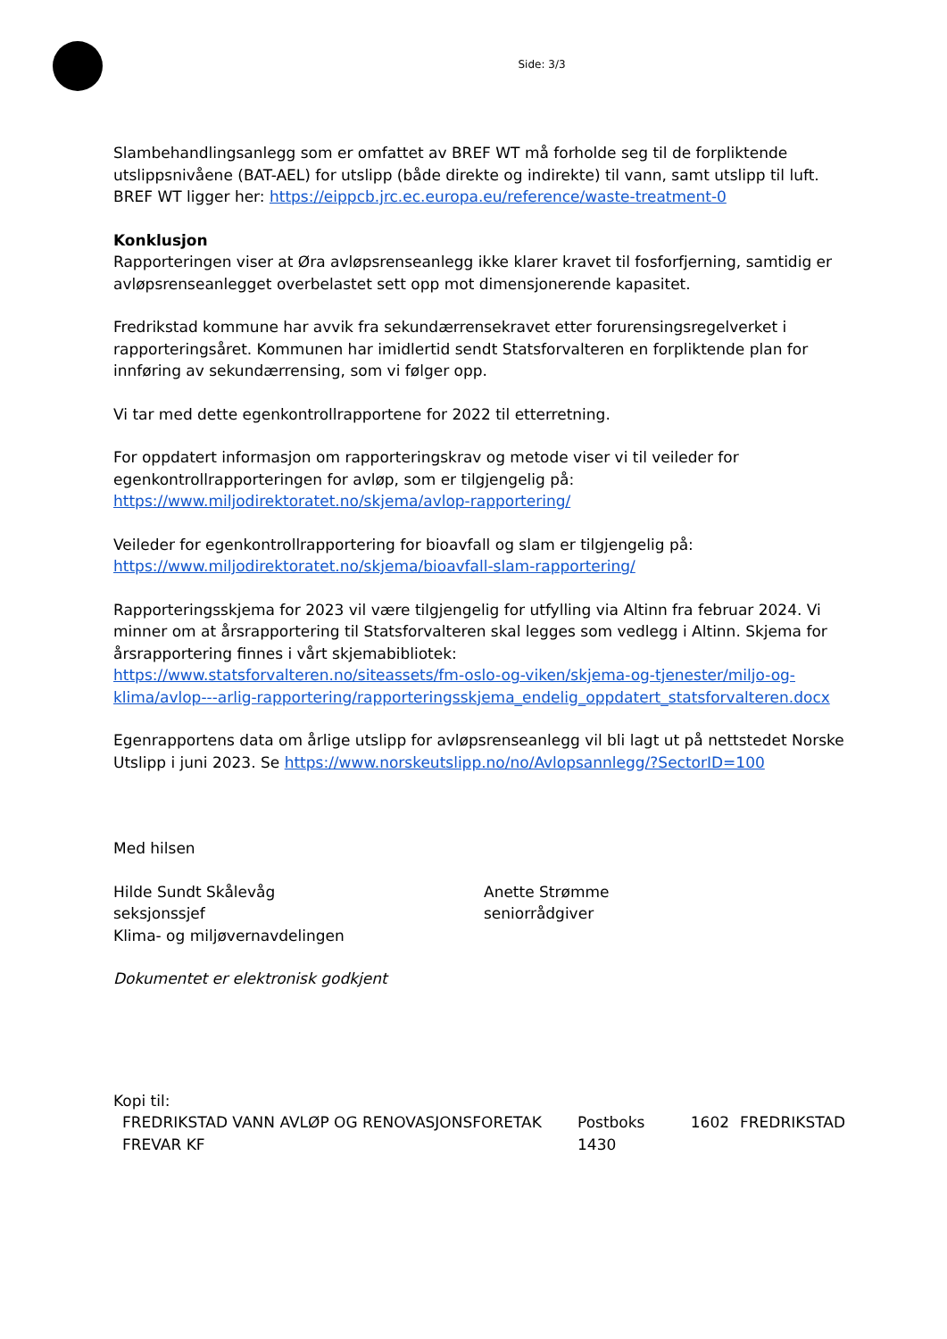Side: 3/3
Slambehandlingsanlegg som er omfattet av BREF WT må forholde seg til de forpliktende utslippsnivåene (BAT-AEL) for utslipp (både direkte og indirekte) til vann, samt utslipp til luft. BREF WT ligger her: https://eippcb.jrc.ec.europa.eu/reference/waste-treatment-0
Konklusjon
Rapporteringen viser at Øra avløpsrenseanlegg ikke klarer kravet til fosforfjerning, samtidig er avløpsrenseanlegget overbelastet sett opp mot dimensjonerende kapasitet.
Fredrikstad kommune har avvik fra sekundærrensekravet etter forurensingsregelverket i rapporteringsåret. Kommunen har imidlertid sendt Statsforvalteren en forpliktende plan for innføring av sekundærrensing, som vi følger opp.
Vi tar med dette egenkontrollrapportene for 2022 til etterretning.
For oppdatert informasjon om rapporteringskrav og metode viser vi til veileder for egenkontrollrapporteringen for avløp, som er tilgjengelig på:
https://www.miljodirektoratet.no/skjema/avlop-rapportering/
Veileder for egenkontrollrapportering for bioavfall og slam er tilgjengelig på:
https://www.miljodirektoratet.no/skjema/bioavfall-slam-rapportering/
Rapporteringsskjema for 2023 vil være tilgjengelig for utfylling via Altinn fra februar 2024. Vi minner om at årsrapportering til Statsforvalteren skal legges som vedlegg i Altinn. Skjema for årsrapportering finnes i vårt skjemabibliotek:
https://www.statsforvalteren.no/siteassets/fm-oslo-og-viken/skjema-og-tjenester/miljo-og-klima/avlop---arlig-rapportering/rapporteringsskjema_endelig_oppdatert_statsforvalteren.docx
Egenrapportens data om årlige utslipp for avløpsrenseanlegg vil bli lagt ut på nettstedet Norske Utslipp i juni 2023. Se https://www.norskeutslipp.no/no/Avlopsannlegg/?SectorID=100
Med hilsen
Hilde Sundt Skålevåg
seksjonssjef
Klima- og miljøvernavdelingen
Anette Strømme
seniorrådgiver
Dokumentet er elektronisk godkjent
Kopi til:
| FREDRIKSTAD VANN AVLØP OG RENOVASJONSFORETAK FREVAR KF | Postboks 1430 | 1602 | FREDRIKSTAD |